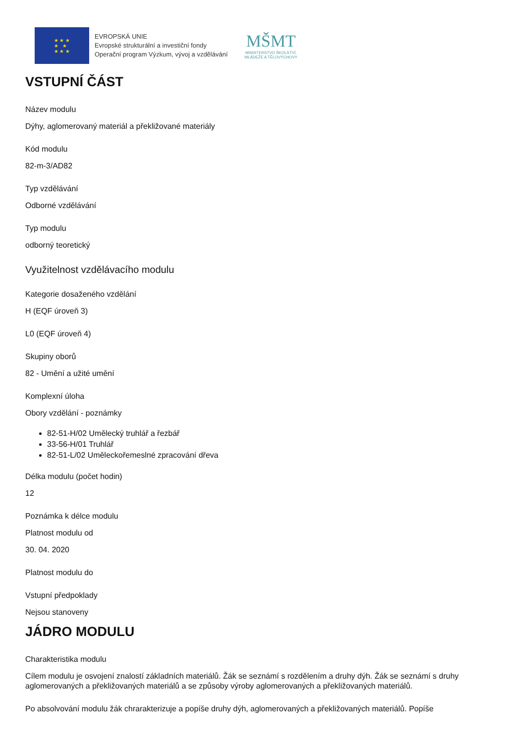★ ★ ★
★ ★
★ ★ ★
EVROPSKÁ UNIE
Evropské strukturální a investiční fondy
Operační program Výzkum, vývoj a vzdělávání
MŠMT
MINISTERSTVO ŠKOLSTVÍ,
MLÁDEŽE A TĚLOVÝCHOVY
VSTUPNÍ ČÁST
Název modulu
Dýhy, aglomerovaný materiál a překližované materiály
Kód modulu
82-m-3/AD82
Typ vzdělávání
Odborné vzdělávání
Typ modulu
odborný teoretický
Využitelnost vzdělávacího modulu
Kategorie dosaženého vzdělání
H (EQF úroveň 3)
L0 (EQF úroveň 4)
Skupiny oborů
82 - Umění a užité umění
Komplexní úloha
Obory vzdělání - poznámky
82-51-H/02 Umělecký truhlář a řezbář
33-56-H/01 Truhlář
82-51-L/02 Uměleckořemeslné zpracování dřeva
Délka modulu (počet hodin)
12
Poznámka k délce modulu
Platnost modulu od
30. 04. 2020
Platnost modulu do
Vstupní předpoklady
Nejsou stanoveny
JÁDRO MODULU
Charakteristika modulu
Cílem modulu je osvojení znalostí základních materiálů. Žák se seznámí s rozdělením a druhy dýh. Žák se seznámí s druhy aglomerovaných a překližovaných materiálů a se způsoby výroby aglomerovaných a překližovaných materiálů.
Po absolvování modulu žák chrarakterizuje a popíše druhy dýh, aglomerovaných a překližovaných materiálů. Popíše